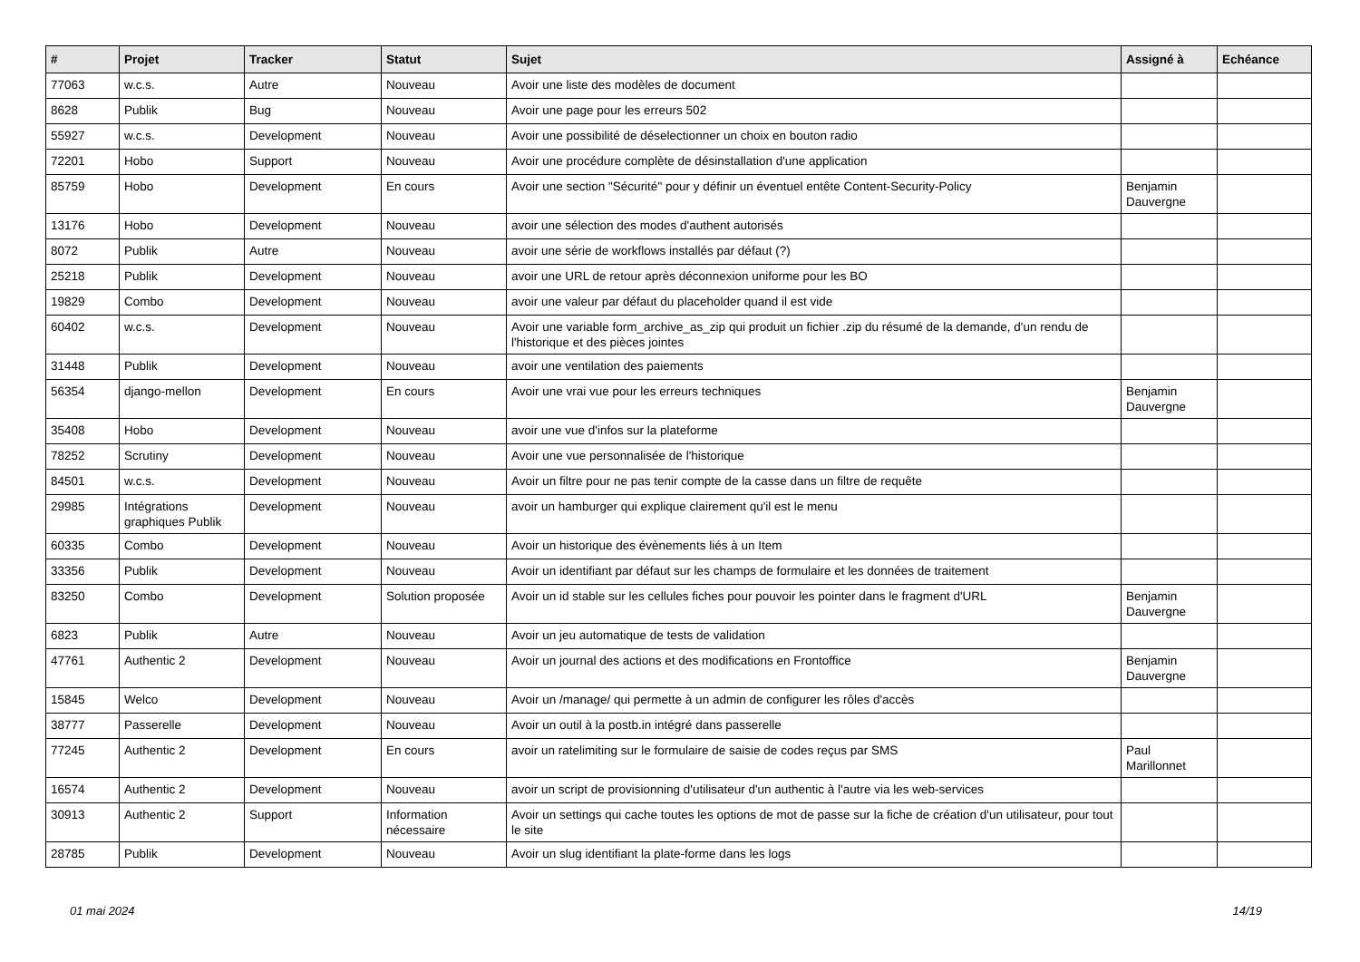| # | Projet | Tracker | Statut | Sujet | Assigné à | Echéance |
| --- | --- | --- | --- | --- | --- | --- |
| 77063 | w.c.s. | Autre | Nouveau | Avoir une liste des modèles de document | | |
| 8628 | Publik | Bug | Nouveau | Avoir une page pour les erreurs 502 | | |
| 55927 | w.c.s. | Development | Nouveau | Avoir une possibilité de déselectionner un choix en bouton radio | | |
| 72201 | Hobo | Support | Nouveau | Avoir une procédure complète de désinstallation d'une application | | |
| 85759 | Hobo | Development | En cours | Avoir une section "Sécurité" pour y définir un éventuel entête Content-Security-Policy | Benjamin Dauvergne | |
| 13176 | Hobo | Development | Nouveau | avoir une sélection des modes d'authent autorisés | | |
| 8072 | Publik | Autre | Nouveau | avoir une série de workflows installés par défaut (?) | | |
| 25218 | Publik | Development | Nouveau | avoir une URL de retour après déconnexion uniforme pour les BO | | |
| 19829 | Combo | Development | Nouveau | avoir une valeur par défaut du placeholder quand il est vide | | |
| 60402 | w.c.s. | Development | Nouveau | Avoir une variable form_archive_as_zip qui produit un fichier .zip du résumé de la demande, d'un rendu de l'historique et des pièces jointes | | |
| 31448 | Publik | Development | Nouveau | avoir une ventilation des paiements | | |
| 56354 | django-mellon | Development | En cours | Avoir une vrai vue pour les erreurs techniques | Benjamin Dauvergne | |
| 35408 | Hobo | Development | Nouveau | avoir une vue d'infos sur la plateforme | | |
| 78252 | Scrutiny | Development | Nouveau | Avoir une vue personnalisée de l'historique | | |
| 84501 | w.c.s. | Development | Nouveau | Avoir un filtre pour ne pas tenir compte de la casse dans un filtre de requête | | |
| 29985 | Intégrations graphiques Publik | Development | Nouveau | avoir un hamburger qui explique clairement qu'il est le menu | | |
| 60335 | Combo | Development | Nouveau | Avoir un historique des évènements liés à un Item | | |
| 33356 | Publik | Development | Nouveau | Avoir un identifiant par défaut sur les champs de formulaire et les données de traitement | | |
| 83250 | Combo | Development | Solution proposée | Avoir un id stable sur les cellules fiches pour pouvoir les pointer dans le fragment d'URL | Benjamin Dauvergne | |
| 6823 | Publik | Autre | Nouveau | Avoir un jeu automatique de tests de validation | | |
| 47761 | Authentic 2 | Development | Nouveau | Avoir un journal des actions et des modifications en Frontoffice | Benjamin Dauvergne | |
| 15845 | Welco | Development | Nouveau | Avoir un /manage/ qui permette à un admin de configurer les rôles d'accès | | |
| 38777 | Passerelle | Development | Nouveau | Avoir un outil à la postb.in intégré dans passerelle | | |
| 77245 | Authentic 2 | Development | En cours | avoir un ratelimiting sur le formulaire de saisie de codes reçus par SMS | Paul Marillonnet | |
| 16574 | Authentic 2 | Development | Nouveau | avoir un script de provisionning d'utilisateur d'un authentic à l'autre via les web-services | | |
| 30913 | Authentic 2 | Support | Information nécessaire | Avoir un settings qui cache toutes les options de mot de passe sur la fiche de création d'un utilisateur, pour tout le site | | |
| 28785 | Publik | Development | Nouveau | Avoir un slug identifiant la plate-forme dans les logs | | |
01 mai 2024 14/19